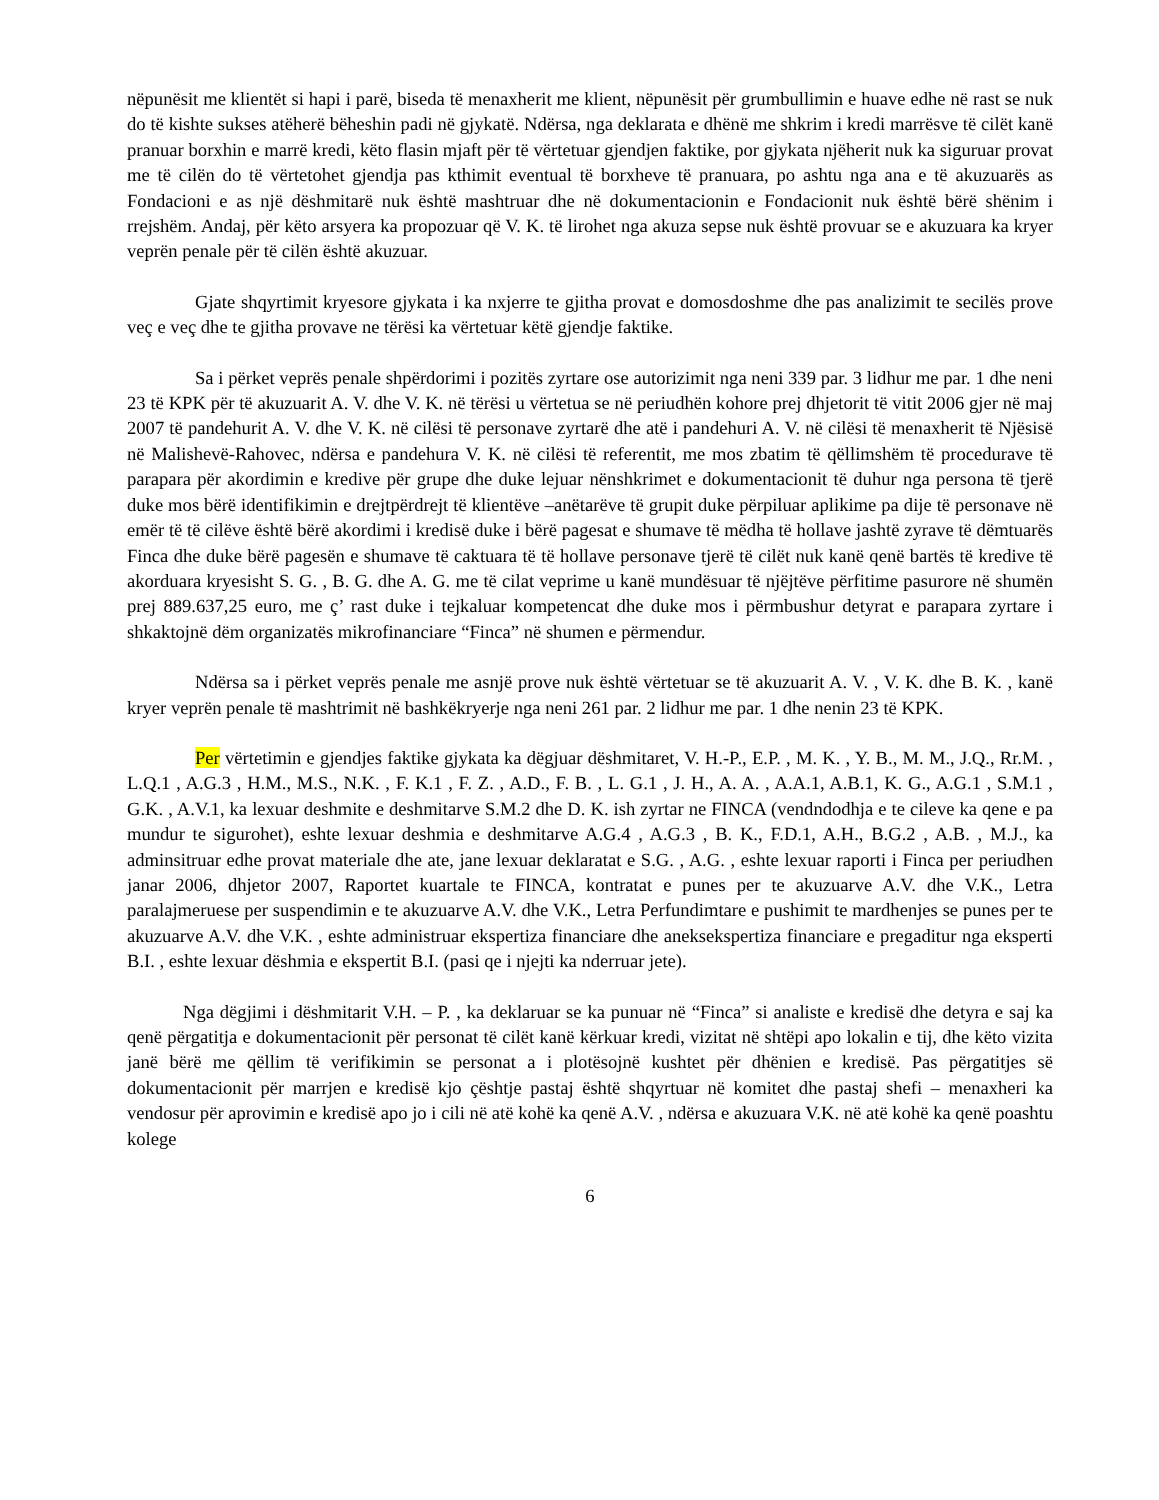nëpunësit me klientët si hapi i parë, biseda të menaxherit me klient, nëpunësit për grumbullimin e huave edhe në rast se nuk do të kishte sukses atëherë bëheshin padi në gjykatë. Ndërsa, nga deklarata e dhënë me shkrim i kredi marrësve të cilët kanë pranuar borxhin e marrë kredi, këto flasin mjaft për të vërtetuar gjendjen faktike, por gjykata njëherit nuk ka siguruar provat me të cilën do të vërtetohet gjendja pas kthimit eventual të borxheve të pranuara, po ashtu nga ana e të akuzuarës as Fondacioni e as një dëshmitarë nuk është mashtruar dhe në dokumentacionin e Fondacionit nuk është bërë shënim i rrejshëm. Andaj, për këto arsyera ka propozuar që V. K. të lirohet nga akuza sepse nuk është provuar se e akuzuara ka kryer veprën penale për të cilën është akuzuar.
Gjate shqyrtimit kryesore gjykata i ka nxjerre te gjitha provat e domosdoshme dhe pas analizimit te secilës prove veç e veç dhe te gjitha provave ne tërësi ka vërtetuar këtë gjendje faktike.
Sa i përket veprës penale shpërdorimi i pozitës zyrtare ose autorizimit nga neni 339 par. 3 lidhur me par. 1 dhe neni 23 të KPK për të akuzuarit A. V. dhe V. K. në tërësi u vërtetua se në periudhën kohore prej dhjetorit të vitit 2006 gjer në maj 2007 të pandehurit A. V. dhe V. K. në cilësi të personave zyrtarë dhe atë i pandehuri A. V. në cilësi të menaxherit të Njësisë në Malishevë-Rahovec, ndërsa e pandehura V. K. në cilësi të referentit, me mos zbatim të qëllimshëm të procedurave të parapara për akordimin e kredive për grupe dhe duke lejuar nënshkrimet e dokumentacionit të duhur nga persona të tjerë duke mos bërë identifikimin e drejtpërdrejt të klientëve –anëtarëve të grupit duke përpiluar aplikime pa dije të personave në emër të të cilëve është bërë akordimi i kredisë duke i bërë pagesat e shumave të mëdha të hollave jashtë zyrave të dëmtuarës Finca dhe duke bërë pagesën e shumave të caktuara të të hollave personave tjerë të cilët nuk kanë qenë bartës të kredive të akorduara kryesisht S. G. , B. G. dhe A. G. me të cilat veprime u kanë mundësuar të njëjtëve përfitime pasurore në shumën prej 889.637,25 euro, me ç’ rast duke i tejkaluar kompetencat dhe duke mos i përmbushur detyrat e parapara zyrtare i shkaktojnë dëm organizatës mikrofinanciare “Finca” në shumen e përmendur.
Ndërsa sa i përket veprës penale me asnjë prove nuk është vërtetuar se të akuzuarit A. V. , V. K. dhe B. K. , kanë kryer veprën penale të mashtrimit në bashkëkryerje nga neni 261 par. 2 lidhur me par. 1 dhe nenin 23 të KPK.
Per vërtetimin e gjendjes faktike gjykata ka dëgjuar dëshmitaret, V. H.-P., E.P. , M. K. , Y. B., M. M., J.Q., Rr.M. , L.Q.1 , A.G.3 , H.M., M.S., N.K. , F. K.1 , F. Z. , A.D., F. B. , L. G.1 , J. H., A. A. , A.A.1, A.B.1, K. G., A.G.1 , S.M.1 , G.K. , A.V.1, ka lexuar deshmite e deshmitarve S.M.2 dhe D. K. ish zyrtar ne FINCA (vendndodhja e te cileve ka qene e pa mundur te sigurohet), eshte lexuar deshmia e deshmitarve A.G.4 , A.G.3 , B. K., F.D.1, A.H., B.G.2 , A.B. , M.J., ka adminsitruar edhe provat materiale dhe ate, jane lexuar deklaratat e S.G. , A.G. , eshte lexuar raporti i Finca per periudhen janar 2006, dhjetor 2007, Raportet kuartale te FINCA, kontratat e punes per te akuzuarve A.V. dhe V.K., Letra paralajmeruese per suspendimin e te akuzuarve A.V. dhe V.K., Letra Perfundimtare e pushimit te mardhenjes se punes per te akuzuarve A.V. dhe V.K. , eshte administruar ekspertiza financiare dhe aneksekspertiza financiare e pregaditur nga eksperti B.I. , eshte lexuar dëshmia e ekspertit B.I. (pasi qe i njejti ka nderruar jete).
Nga dëgjimi i dëshmitarit V.H. – P. , ka deklaruar se ka punuar në “Finca” si analiste e kredisë dhe detyra e saj ka qenë përgatitja e dokumentacionit për personat të cilët kanë kërkuar kredi, vizitat në shtëpi apo lokalin e tij, dhe këto vizita janë bërë me qëllim të verifikimin se personat a i plotësojnë kushtet për dhënien e kredisë. Pas përgatitjes së dokumentacionit për marrjen e kredisë kjo çështje pastaj është shqyrtuar në komitet dhe pastaj shefi – menaxheri ka vendosur për aprovimin e kredisë apo jo i cili në atë kohë ka qenë A.V. , ndërsa e akuzuara V.K. në atë kohë ka qenë poashtu kolege
6